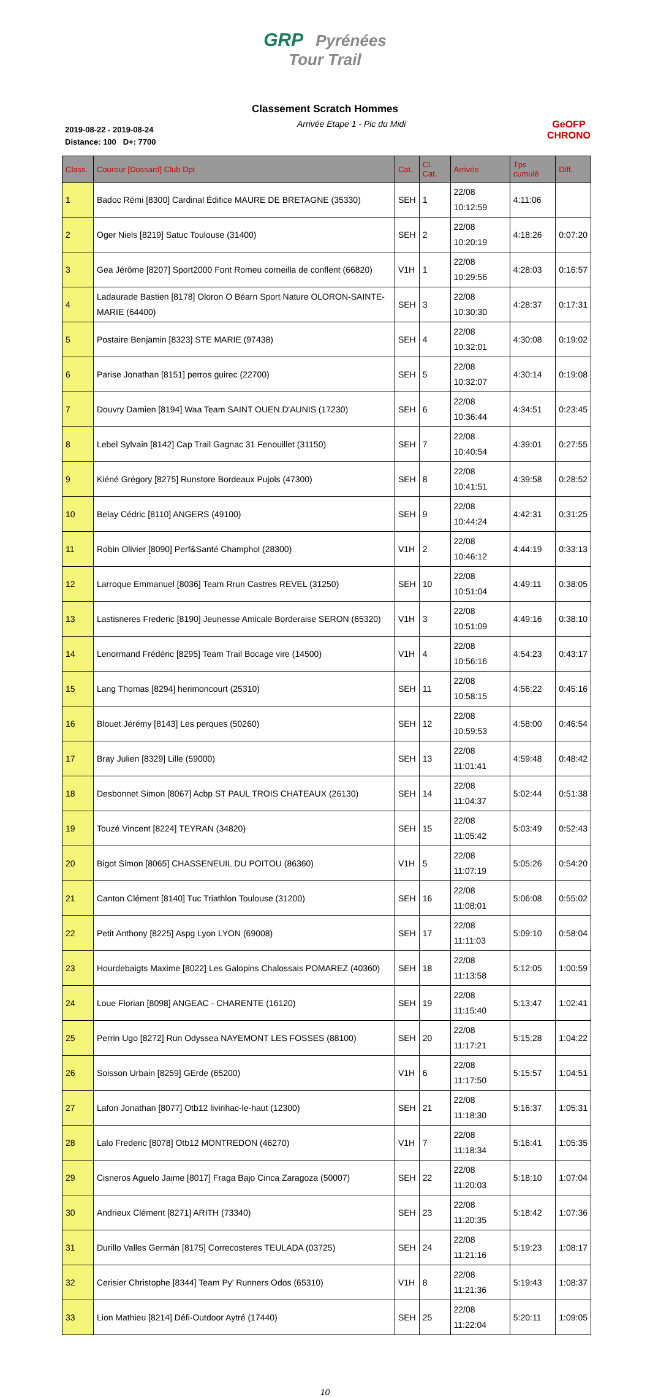GRP Pyrénées
Tour Trail
Classement Scratch Hommes
2019-08-22 - 2019-08-24
Distance: 100 D+: 7700
Arrivée Etape 1 - Pic du Midi GeOFP
CHRONO
| Class. | Coureur [Dossard] Club Dpt | Cat. | Cl. Cat. | Arrivée | Tps cumulé | Diff. |
| --- | --- | --- | --- | --- | --- | --- |
| 1 | Badoc Rémi [8300] Cardinal Édifice MAURE DE BRETAGNE (35330) | SEH | 1 | 22/08 10:12:59 | 4:11:06 | |
| 2 | Oger Niels [8219] Satuc Toulouse (31400) | SEH | 2 | 22/08 10:20:19 | 4:18:26 | 0:07:20 |
| 3 | Gea Jérôme [8207] Sport2000 Font Romeu corneilla de conflent (66820) | V1H | 1 | 22/08 10:29:56 | 4:28:03 | 0:16:57 |
| 4 | Ladaurade Bastien [8178] Oloron O Béarn Sport Nature OLORON-SAINTE-MARIE (64400) | SEH | 3 | 22/08 10:30:30 | 4:28:37 | 0:17:31 |
| 5 | Postaire Benjamin [8323] STE MARIE (97438) | SEH | 4 | 22/08 10:32:01 | 4:30:08 | 0:19:02 |
| 6 | Parise Jonathan [8151] perros guirec (22700) | SEH | 5 | 22/08 10:32:07 | 4:30:14 | 0:19:08 |
| 7 | Douvry Damien [8194] Waa Team SAINT OUEN D'AUNIS (17230) | SEH | 6 | 22/08 10:36:44 | 4:34:51 | 0:23:45 |
| 8 | Lebel Sylvain [8142] Cap Trail Gagnac 31 Fenouillet (31150) | SEH | 7 | 22/08 10:40:54 | 4:39:01 | 0:27:55 |
| 9 | Kiéné Grégory [8275] Runstore Bordeaux Pujols (47300) | SEH | 8 | 22/08 10:41:51 | 4:39:58 | 0:28:52 |
| 10 | Belay Cédric [8110] ANGERS (49100) | SEH | 9 | 22/08 10:44:24 | 4:42:31 | 0:31:25 |
| 11 | Robin Olivier [8090] Perf&Santé Champhol (28300) | V1H | 2 | 22/08 10:46:12 | 4:44:19 | 0:33:13 |
| 12 | Larroque Emmanuel [8036] Team Rrun Castres REVEL (31250) | SEH | 10 | 22/08 10:51:04 | 4:49:11 | 0:38:05 |
| 13 | Lastisneres Frederic [8190] Jeunesse Amicale Borderaise SERON (65320) | V1H | 3 | 22/08 10:51:09 | 4:49:16 | 0:38:10 |
| 14 | Lenormand Frédéric [8295] Team Trail Bocage vire (14500) | V1H | 4 | 22/08 10:56:16 | 4:54:23 | 0:43:17 |
| 15 | Lang Thomas [8294] herimoncourt (25310) | SEH | 11 | 22/08 10:58:15 | 4:56:22 | 0:45:16 |
| 16 | Blouet Jérémy [8143] Les perques (50260) | SEH | 12 | 22/08 10:59:53 | 4:58:00 | 0:46:54 |
| 17 | Bray Julien [8329] Lille (59000) | SEH | 13 | 22/08 11:01:41 | 4:59:48 | 0:48:42 |
| 18 | Desbonnet Simon [8067] Acbp ST PAUL TROIS CHATEAUX (26130) | SEH | 14 | 22/08 11:04:37 | 5:02:44 | 0:51:38 |
| 19 | Touzé Vincent [8224] TEYRAN (34820) | SEH | 15 | 22/08 11:05:42 | 5:03:49 | 0:52:43 |
| 20 | Bigot Simon [8065] CHASSENEUIL DU POITOU (86360) | V1H | 5 | 22/08 11:07:19 | 5:05:26 | 0:54:20 |
| 21 | Canton Clément [8140] Tuc Triathlon Toulouse (31200) | SEH | 16 | 22/08 11:08:01 | 5:06:08 | 0:55:02 |
| 22 | Petit Anthony [8225] Aspg Lyon LYON (69008) | SEH | 17 | 22/08 11:11:03 | 5:09:10 | 0:58:04 |
| 23 | Hourdebaigts Maxime [8022] Les Galopins Chalossais POMAREZ (40360) | SEH | 18 | 22/08 11:13:58 | 5:12:05 | 1:00:59 |
| 24 | Loue Florian [8098] ANGEAC - CHARENTE (16120) | SEH | 19 | 22/08 11:15:40 | 5:13:47 | 1:02:41 |
| 25 | Perrin Ugo [8272] Run Odyssea NAYEMONT LES FOSSES (88100) | SEH | 20 | 22/08 11:17:21 | 5:15:28 | 1:04:22 |
| 26 | Soisson Urbain [8259] GErde (65200) | V1H | 6 | 22/08 11:17:50 | 5:15:57 | 1:04:51 |
| 27 | Lafon Jonathan [8077] Otb12 livinhac-le-haut (12300) | SEH | 21 | 22/08 11:18:30 | 5:16:37 | 1:05:31 |
| 28 | Lalo Frederic [8078] Otb12 MONTREDON (46270) | V1H | 7 | 22/08 11:18:34 | 5:16:41 | 1:05:35 |
| 29 | Cisneros Aguelo Jaime [8017] Fraga Bajo Cinca Zaragoza (50007) | SEH | 22 | 22/08 11:20:03 | 5:18:10 | 1:07:04 |
| 30 | Andrieux Clément [8271] ARITH (73340) | SEH | 23 | 22/08 11:20:35 | 5:18:42 | 1:07:36 |
| 31 | Durillo Valles Germán [8175] Correcosteres TEULADA (03725) | SEH | 24 | 22/08 11:21:16 | 5:19:23 | 1:08:17 |
| 32 | Cerisier Christophe [8344] Team Py' Runners Odos (65310) | V1H | 8 | 22/08 11:21:36 | 5:19:43 | 1:08:37 |
| 33 | Lion Mathieu [8214] Défi-Outdoor Aytré (17440) | SEH | 25 | 22/08 11:22:04 | 5:20:11 | 1:09:05 |
10